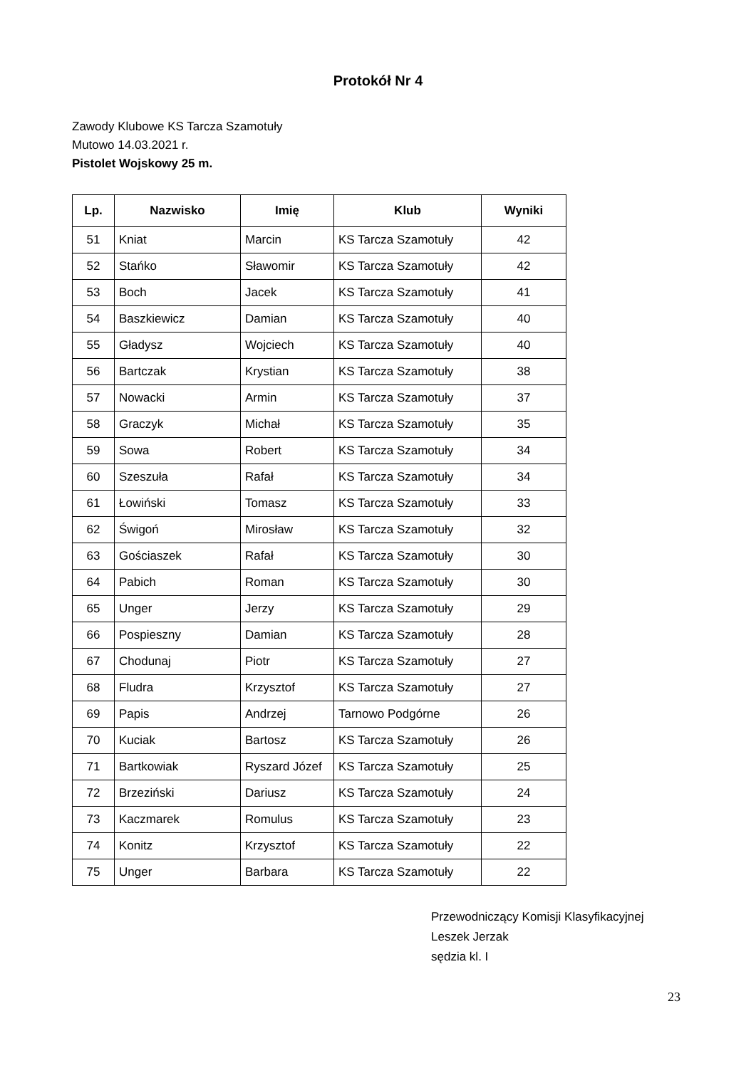Protokół Nr 4
Zawody Klubowe KS Tarcza Szamotuły
Mutowo 14.03.2021 r.
Pistolet Wojskowy 25 m.
| Lp. | Nazwisko | Imię | Klub | Wyniki |
| --- | --- | --- | --- | --- |
| 51 | Kniat | Marcin | KS Tarcza Szamotuły | 42 |
| 52 | Stańko | Sławomir | KS Tarcza Szamotuły | 42 |
| 53 | Boch | Jacek | KS Tarcza Szamotuły | 41 |
| 54 | Baszkiewicz | Damian | KS Tarcza Szamotuły | 40 |
| 55 | Gładysz | Wojciech | KS Tarcza Szamotuły | 40 |
| 56 | Bartczak | Krystian | KS Tarcza Szamotuły | 38 |
| 57 | Nowacki | Armin | KS Tarcza Szamotuły | 37 |
| 58 | Graczyk | Michał | KS Tarcza Szamotuły | 35 |
| 59 | Sowa | Robert | KS Tarcza Szamotuły | 34 |
| 60 | Szeszuła | Rafał | KS Tarcza Szamotuły | 34 |
| 61 | Łowiński | Tomasz | KS Tarcza Szamotuły | 33 |
| 62 | Świgoń | Mirosław | KS Tarcza Szamotuły | 32 |
| 63 | Gościaszek | Rafał | KS Tarcza Szamotuły | 30 |
| 64 | Pabich | Roman | KS Tarcza Szamotuły | 30 |
| 65 | Unger | Jerzy | KS Tarcza Szamotuły | 29 |
| 66 | Pospieszny | Damian | KS Tarcza Szamotuły | 28 |
| 67 | Chodunaj | Piotr | KS Tarcza Szamotuły | 27 |
| 68 | Fludra | Krzysztof | KS Tarcza Szamotuły | 27 |
| 69 | Papis | Andrzej | Tarnowo Podgórne | 26 |
| 70 | Kuciak | Bartosz | KS Tarcza Szamotuły | 26 |
| 71 | Bartkowiak | Ryszard Józef | KS Tarcza Szamotuły | 25 |
| 72 | Brzeziński | Dariusz | KS Tarcza Szamotuły | 24 |
| 73 | Kaczmarek | Romulus | KS Tarcza Szamotuły | 23 |
| 74 | Konitz | Krzysztof | KS Tarcza Szamotuły | 22 |
| 75 | Unger | Barbara | KS Tarcza Szamotuły | 22 |
Przewodniczący Komisji Klasyfikacyjnej
Leszek Jerzak
sędzia kl. I
23